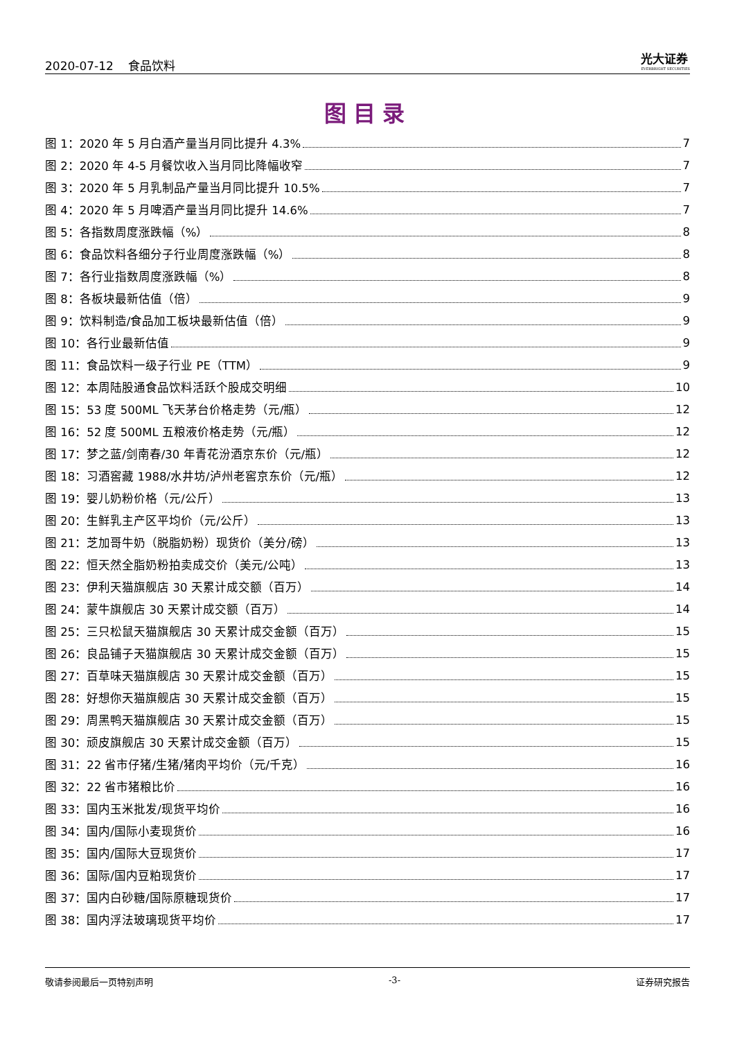2020-07-12 食品饮料 光大证券
EVERBRIGHT SECURITIES
图目录
图 1：2020 年 5 月白酒产量当月同比提升 4.3% 7
图 2：2020 年 4-5 月餐饮收入当月同比降幅收窄 7
图 3：2020 年 5 月乳制品产量当月同比提升 10.5% 7
图 4：2020 年 5 月啤酒产量当月同比提升 14.6% 7
图 5：各指数周度涨跌幅（%） 8
图 6：食品饮料各细分子行业周度涨跌幅（%） 8
图 7：各行业指数周度涨跌幅（%） 8
图 8：各板块最新估值（倍） 9
图 9：饮料制造/食品加工板块最新估值（倍） 9
图 10：各行业最新估值 9
图 11：食品饮料一级子行业 PE（TTM） 9
图 12：本周陆股通食品饮料活跃个股成交明细 10
图 15：53 度 500ML 飞天茅台价格走势（元/瓶） 12
图 16：52 度 500ML 五粮液价格走势（元/瓶） 12
图 17：梦之蓝/剑南春/30 年青花汾酒京东价（元/瓶） 12
图 18：习酒窖藏 1988/水井坊/泸州老窖京东价（元/瓶） 12
图 19：婴儿奶粉价格（元/公斤） 13
图 20：生鲜乳主产区平均价（元/公斤） 13
图 21：芝加哥牛奶（脱脂奶粉）现货价（美分/磅） 13
图 22：恒天然全脂奶粉拍卖成交价（美元/公吨） 13
图 23：伊利天猫旗舰店 30 天累计成交额（百万） 14
图 24：蒙牛旗舰店 30 天累计成交额（百万） 14
图 25：三只松鼠天猫旗舰店 30 天累计成交金额（百万） 15
图 26：良品铺子天猫旗舰店 30 天累计成交金额（百万） 15
图 27：百草味天猫旗舰店 30 天累计成交金额（百万） 15
图 28：好想你天猫旗舰店 30 天累计成交金额（百万） 15
图 29：周黑鸭天猫旗舰店 30 天累计成交金额（百万） 15
图 30：顽皮旗舰店 30 天累计成交金额（百万） 15
图 31：22 省市仔猪/生猪/猪肉平均价（元/千克） 16
图 32：22 省市猪粮比价 16
图 33：国内玉米批发/现货平均价 16
图 34：国内/国际小麦现货价 16
图 35：国内/国际大豆现货价 17
图 36：国际/国内豆粕现货价 17
图 37：国内白砂糖/国际原糖现货价 17
图 38：国内浮法玻璃现货平均价 17
敬请参阅最后一页特别声明 -3- 证券研究报告